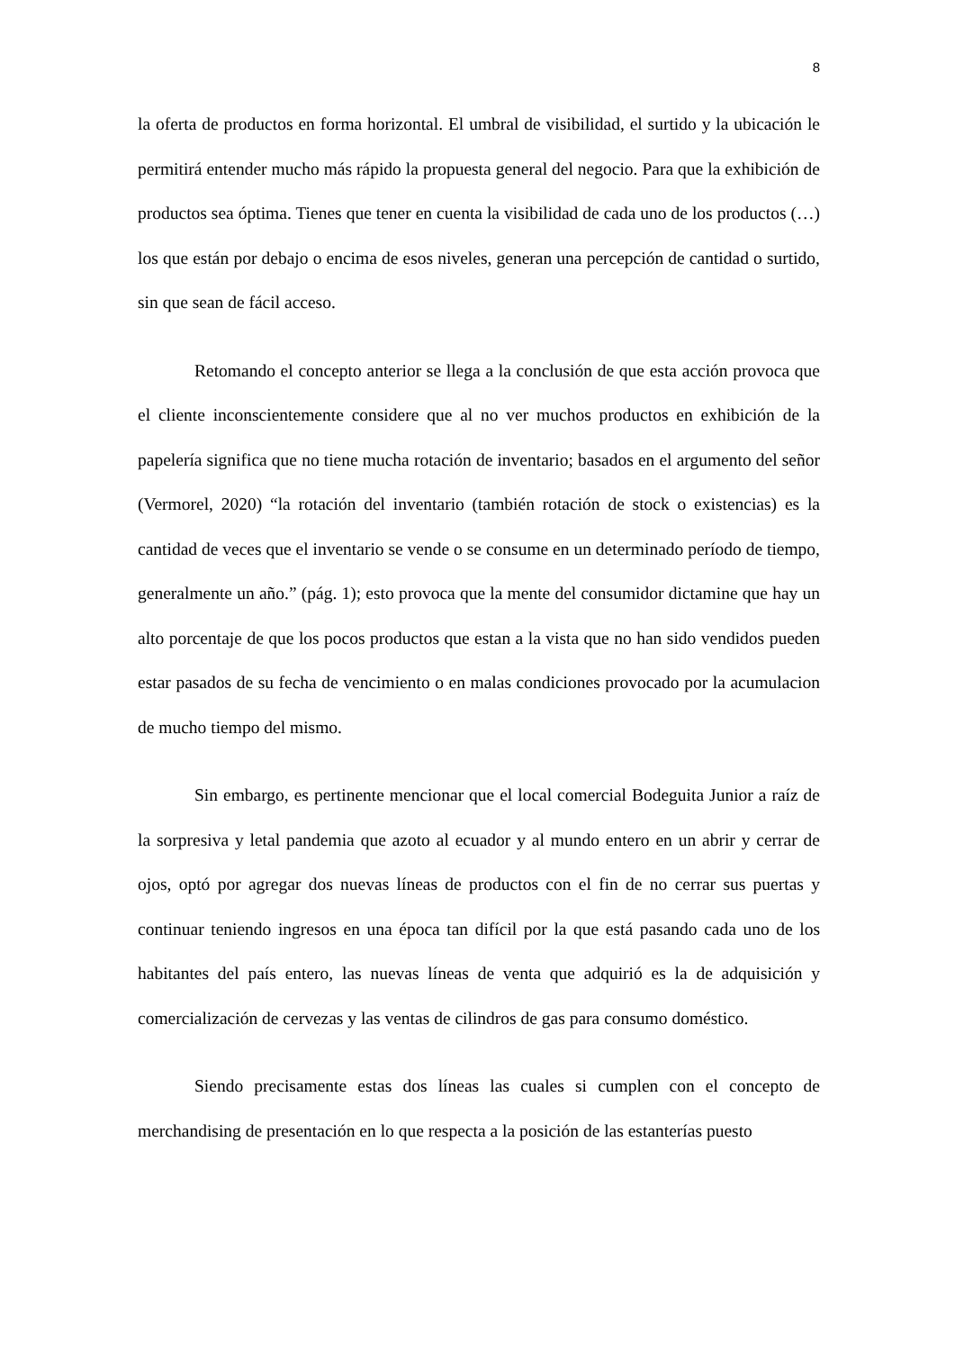8
la oferta de productos en forma horizontal. El umbral de visibilidad, el surtido y la ubicación le permitirá entender mucho más rápido la propuesta general del negocio. Para que la exhibición de productos sea óptima. Tienes que tener en cuenta la visibilidad de cada uno de los productos (…) los que están por debajo o encima de esos niveles, generan una percepción de cantidad o surtido, sin que sean de fácil acceso.
Retomando el concepto anterior se llega a la conclusión de que esta acción provoca que el cliente inconscientemente considere que al no ver muchos productos en exhibición de la papelería significa que no tiene mucha rotación de inventario; basados en el argumento del señor (Vermorel, 2020) “la rotación del inventario (también rotación de stock o existencias) es la cantidad de veces que el inventario se vende o se consume en un determinado período de tiempo, generalmente un año.” (pág. 1); esto provoca que la mente del consumidor dictamine que hay un alto porcentaje de que los pocos productos que estan a la vista que no han sido vendidos pueden estar pasados de su fecha de vencimiento o en malas condiciones provocado por la acumulacion de mucho tiempo del mismo.
Sin embargo, es pertinente mencionar que el local comercial Bodeguita Junior a raíz de la sorpresiva y letal pandemia que azoto al ecuador y al mundo entero en un abrir y cerrar de ojos, optó por agregar dos nuevas líneas de productos con el fin de no cerrar sus puertas y continuar teniendo ingresos en una época tan difícil por la que está pasando cada uno de los habitantes del país entero, las nuevas líneas de venta que adquirió es la de adquisición y comercialización de cervezas y las ventas de cilindros de gas para consumo doméstico.
Siendo precisamente estas dos líneas las cuales si cumplen con el concepto de merchandising de presentación en lo que respecta a la posición de las estanterías puesto